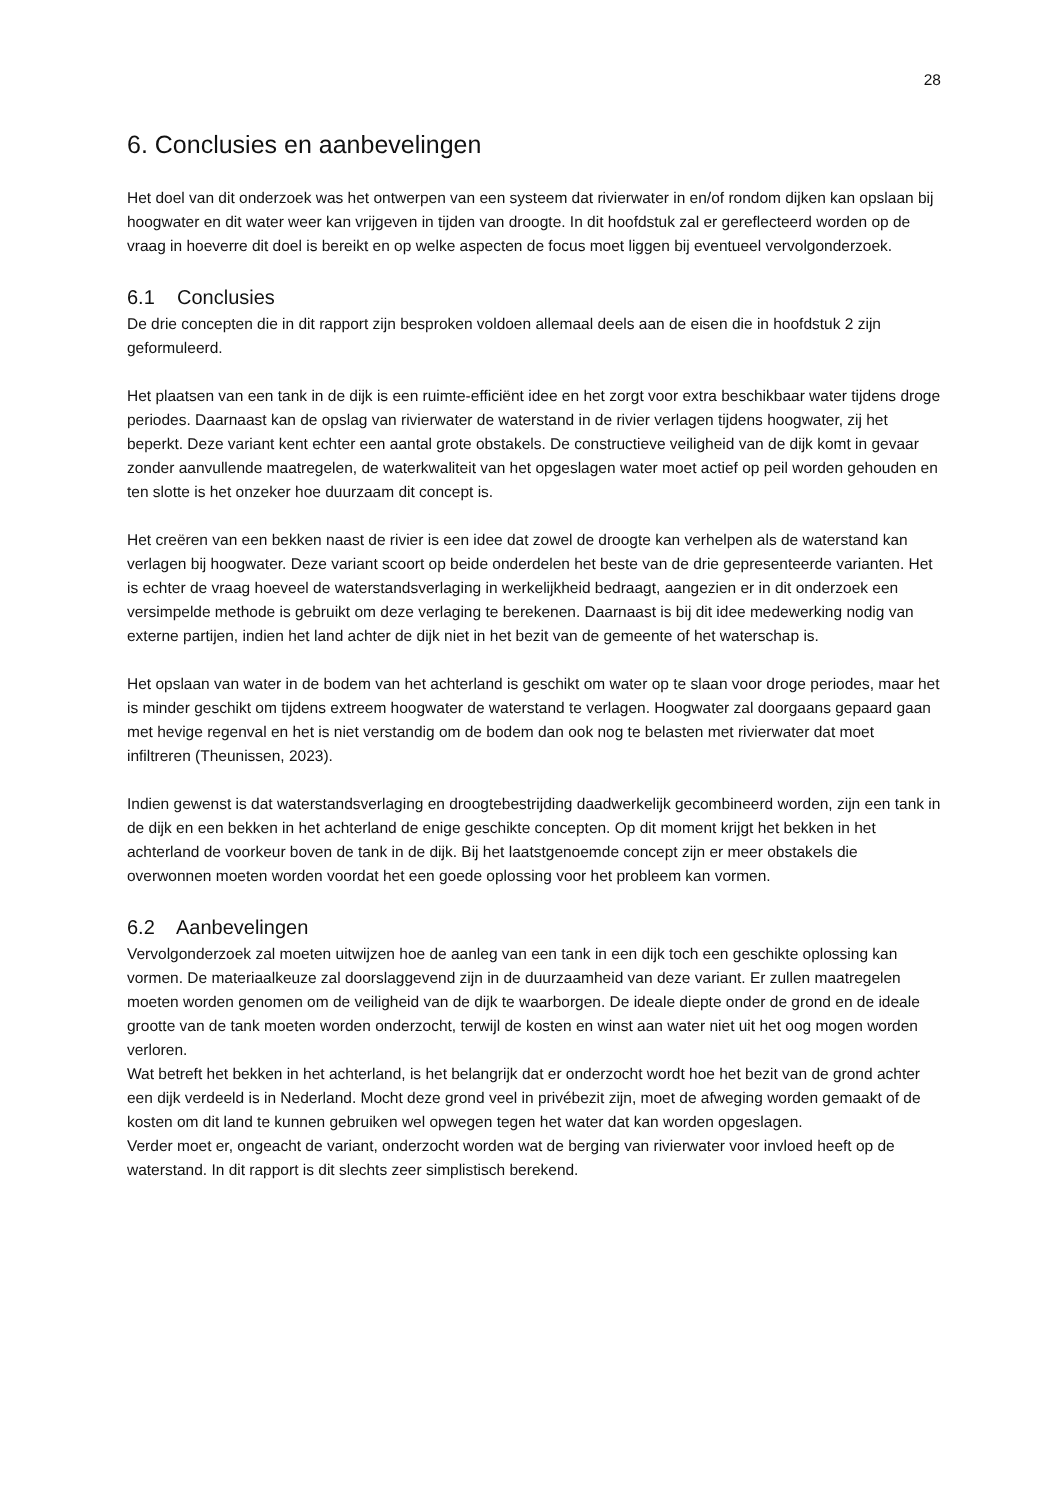28
6. Conclusies en aanbevelingen
Het doel van dit onderzoek was het ontwerpen van een systeem dat rivierwater in en/of rondom dijken kan opslaan bij hoogwater en dit water weer kan vrijgeven in tijden van droogte. In dit hoofdstuk zal er gereflecteerd worden op de vraag in hoeverre dit doel is bereikt en op welke aspecten de focus moet liggen bij eventueel vervolgonderzoek.
6.1 Conclusies
De drie concepten die in dit rapport zijn besproken voldoen allemaal deels aan de eisen die in hoofdstuk 2 zijn geformuleerd.
Het plaatsen van een tank in de dijk is een ruimte-efficiënt idee en het zorgt voor extra beschikbaar water tijdens droge periodes. Daarnaast kan de opslag van rivierwater de waterstand in de rivier verlagen tijdens hoogwater, zij het beperkt. Deze variant kent echter een aantal grote obstakels. De constructieve veiligheid van de dijk komt in gevaar zonder aanvullende maatregelen, de waterkwaliteit van het opgeslagen water moet actief op peil worden gehouden en ten slotte is het onzeker hoe duurzaam dit concept is.
Het creëren van een bekken naast de rivier is een idee dat zowel de droogte kan verhelpen als de waterstand kan verlagen bij hoogwater. Deze variant scoort op beide onderdelen het beste van de drie gepresenteerde varianten. Het is echter de vraag hoeveel de waterstandsverlaging in werkelijkheid bedraagt, aangezien er in dit onderzoek een versimpelde methode is gebruikt om deze verlaging te berekenen. Daarnaast is bij dit idee medewerking nodig van externe partijen, indien het land achter de dijk niet in het bezit van de gemeente of het waterschap is.
Het opslaan van water in de bodem van het achterland is geschikt om water op te slaan voor droge periodes, maar het is minder geschikt om tijdens extreem hoogwater de waterstand te verlagen. Hoogwater zal doorgaans gepaard gaan met hevige regenval en het is niet verstandig om de bodem dan ook nog te belasten met rivierwater dat moet infiltreren (Theunissen, 2023).
Indien gewenst is dat waterstandsverlaging en droogtebestrijding daadwerkelijk gecombineerd worden, zijn een tank in de dijk en een bekken in het achterland de enige geschikte concepten. Op dit moment krijgt het bekken in het achterland de voorkeur boven de tank in de dijk. Bij het laatstgenoemde concept zijn er meer obstakels die overwonnen moeten worden voordat het een goede oplossing voor het probleem kan vormen.
6.2 Aanbevelingen
Vervolgonderzoek zal moeten uitwijzen hoe de aanleg van een tank in een dijk toch een geschikte oplossing kan vormen. De materiaalkeuze zal doorslaggevend zijn in de duurzaamheid van deze variant. Er zullen maatregelen moeten worden genomen om de veiligheid van de dijk te waarborgen. De ideale diepte onder de grond en de ideale grootte van de tank moeten worden onderzocht, terwijl de kosten en winst aan water niet uit het oog mogen worden verloren.
Wat betreft het bekken in het achterland, is het belangrijk dat er onderzocht wordt hoe het bezit van de grond achter een dijk verdeeld is in Nederland. Mocht deze grond veel in privébezit zijn, moet de afweging worden gemaakt of de kosten om dit land te kunnen gebruiken wel opwegen tegen het water dat kan worden opgeslagen.
Verder moet er, ongeacht de variant, onderzocht worden wat de berging van rivierwater voor invloed heeft op de waterstand. In dit rapport is dit slechts zeer simplistisch berekend.